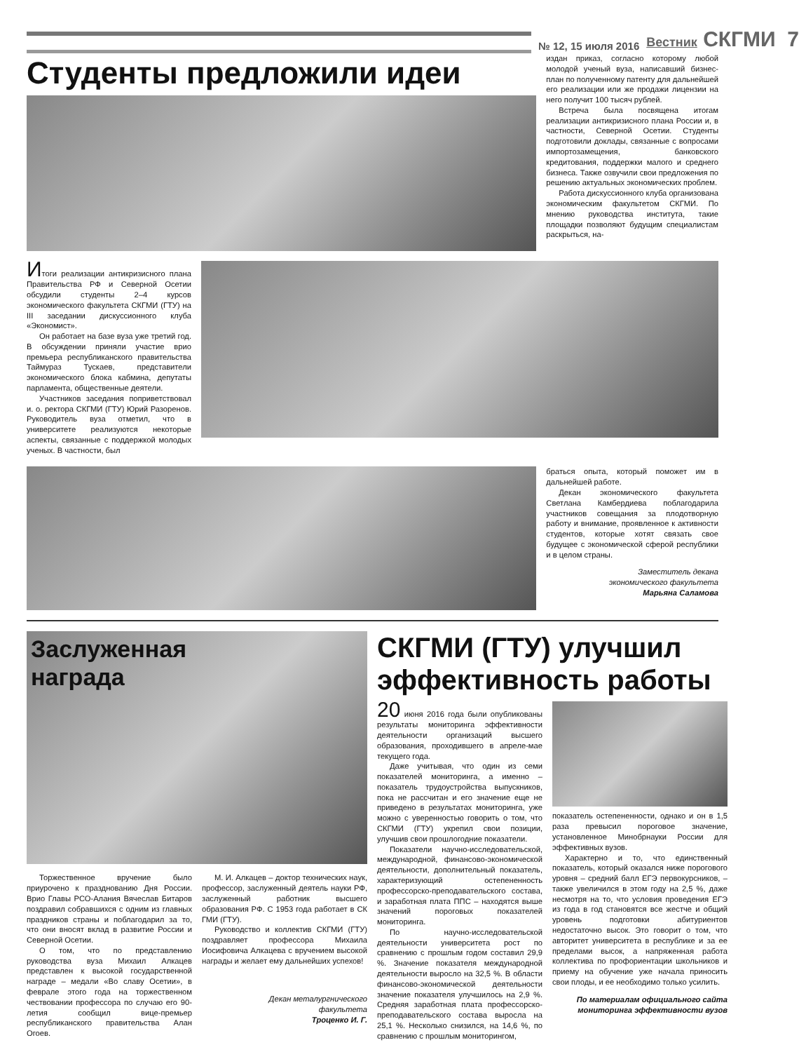№ 12, 15 июля 2016
Вестник СКГМИ 7
Студенты предложили идеи
издан приказ, согласно которому любой молодой ученый вуза, написавший бизнес-план по полученному патенту для дальнейшей его реализации или же продажи лицензии на него получит 100 тысяч рублей.
Встреча была посвящена итогам реализации антикризисного плана России и, в частности, Северной Осетии. Студенты подготовили доклады, связанные с вопросами импортозамещения, банковского кредитования, поддержки малого и среднего бизнеса. Также озвучили свои предложения по решению актуальных экономических проблем.
Работа дискуссионного клуба организована экономическим факультетом СКГМИ. По мнению руководства института, такие площадки позволяют будущим специалистам раскрыться, на-
Итоги реализации антикризисного плана Правительства РФ и Северной Осетии обсудили студенты 2–4 курсов экономического факультета СКГМИ (ГТУ) на III заседании дискуссионного клуба «Экономист».
Он работает на базе вуза уже третий год. В обсуждении приняли участие врио премьера республиканского правительства Таймураз Тускаев, представители экономического блока кабмина, депутаты парламента, общественные деятели.
Участников заседания поприветствовал и. о. ректора СКГМИ (ГТУ) Юрий Разоренов. Руководитель вуза отметил, что в университете реализуются некоторые аспекты, связанные с поддержкой молодых ученых. В частности, был
браться опыта, который поможет им в дальнейшей работе.
Декан экономического факультета Светлана Камбердиева поблагодарила участников совещания за плодотворную работу и внимание, проявленное к активности студентов, которые хотят связать свое будущее с экономической сферой республики и в целом страны.
Заместитель декана
экономического факультета
Марьяна Саламова
Заслуженная
награда
Торжественное вручение было приурочено к празднованию Дня России. Врио Главы РСО-Алания Вячеслав Битаров поздравил собравшихся с одним из главных праздников страны и поблагодарил за то, что они вносят вклад в развитие России и Северной Осетии.
О том, что по представлению руководства вуза Михаил Алкацев представлен к высокой государственной награде – медали «Во славу Осетии», в феврале этого года на торжественном чествовании профессора по случаю его 90-летия сообщил вице-премьер республиканского правительства Алан Огоев.
М. И. Алкацев – доктор технических наук, профессор, заслуженный деятель науки РФ, заслуженный работник высшего образования РФ. С 1953 года работает в СК ГМИ (ГТУ).
Руководство и коллектив СКГМИ (ГТУ) поздравляет профессора Михаила Иосифовича Алкацева с вручением высокой награды и желает ему дальнейших успехов!
Декан металургнического
факультета
Троценко И. Г.
СКГМИ (ГТУ) улучшил эффективность работы
20 июня 2016 года были опубликованы результаты мониторинга эффективности деятельности организаций высшего образования, проходившего в апреле-мае текущего года.
Даже учитывая, что один из семи показателей мониторинга, а именно – показатель трудоустройства выпускников, пока не рассчитан и его значение еще не приведено в результатах мониторинга, уже можно с уверенностью говорить о том, что СКГМИ (ГТУ) укрепил свои позиции, улучшив свои прошлогодние показатели.
Показатели научно-исследовательской, международной, финансово-экономической деятельности, дополнительный показатель, характеризующий остепененность профессорско-преподавательского состава, и заработная плата ППС – находятся выше значений пороговых показателей мониторинга.
По научно-исследовательской деятельности университета рост по сравнению с прошлым годом составил 29,9 %. Значение показателя международной деятельности выросло на 32,5 %. В области финансово-экономической деятельности значение показателя улучшилось на 2,9 %. Средняя заработная плата профессорско-преподавательского состава выросла на 25,1 %. Несколько снизился, на 14,6 %, по сравнению с прошлым мониторингом,
показатель остепененности, однако и он в 1,5 раза превысил пороговое значение, установленное Минобрнауки России для эффективных вузов.
Характерно и то, что единственный показатель, который оказался ниже порогового уровня – средний балл ЕГЭ первокурсников, – также увеличился в этом году на 2,5 %, даже несмотря на то, что условия проведения ЕГЭ из года в год становятся все жестче и общий уровень подготовки абитуриентов недостаточно высок. Это говорит о том, что авторитет университета в республике и за ее пределами высок, а напряженная работа коллектива по профориентации школьников и приему на обучение уже начала приносить свои плоды, и ее необходимо только усилить.
По материалам официального сайта
мониторинга эффективности вузов